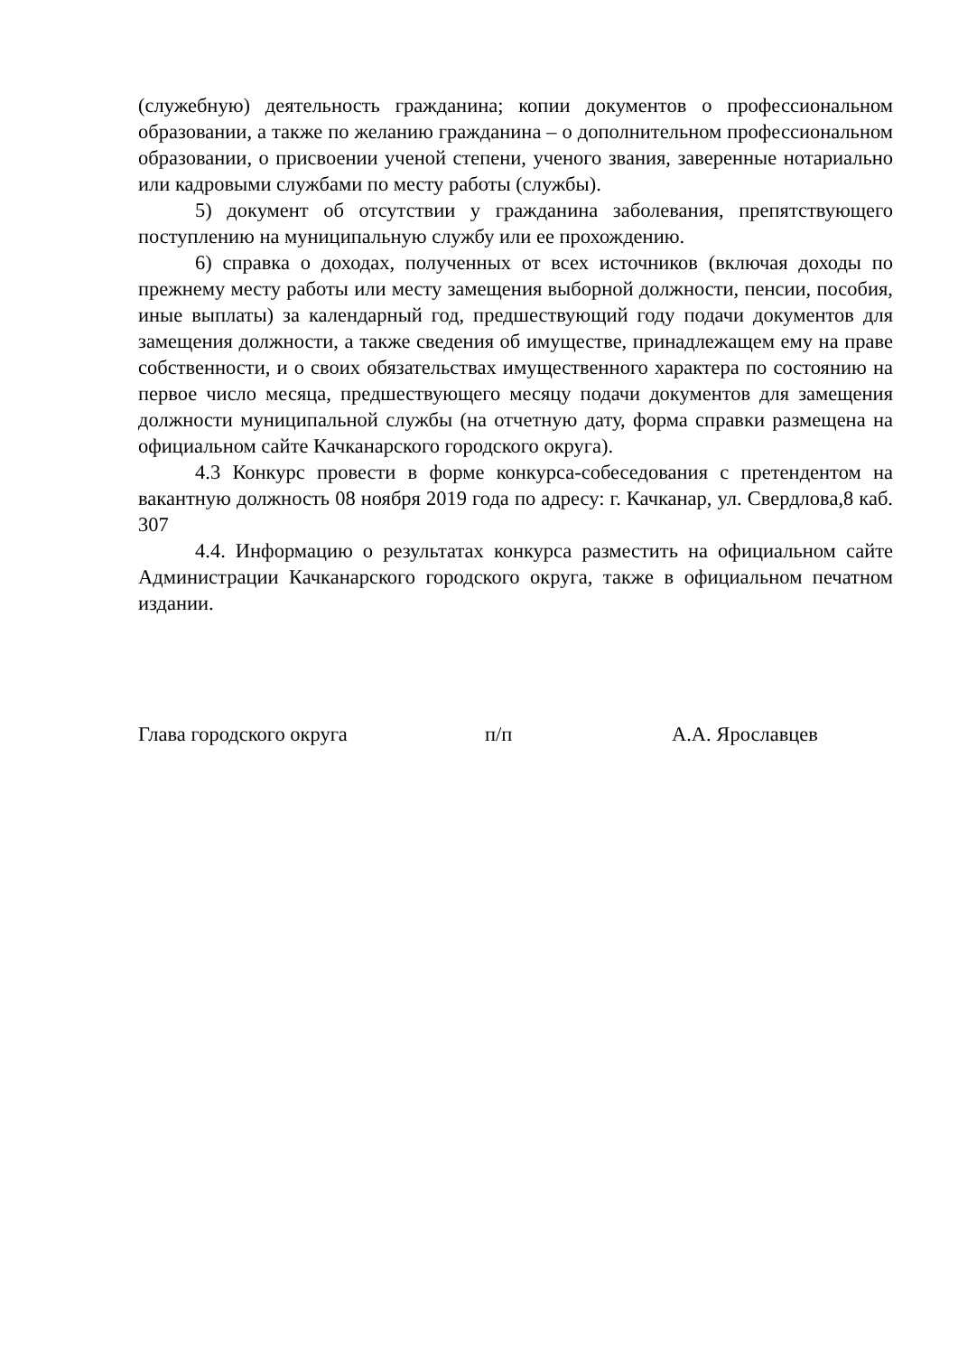(служебную) деятельность гражданина; копии документов о профессиональном образовании, а также по желанию гражданина – о дополнительном профессиональном образовании, о присвоении ученой степени, ученого звания, заверенные нотариально или кадровыми службами по месту работы (службы).
5) документ об отсутствии у гражданина заболевания, препятствующего поступлению на муниципальную службу или ее прохождению.
6) справка о доходах, полученных от всех источников (включая доходы по прежнему месту работы или месту замещения выборной должности, пенсии, пособия, иные выплаты) за календарный год, предшествующий году подачи документов для замещения должности, а также сведения об имуществе, принадлежащем ему на праве собственности, и о своих обязательствах имущественного характера по состоянию на первое число месяца, предшествующего месяцу подачи документов для замещения должности муниципальной службы (на отчетную дату, форма справки размещена на официальном сайте Качканарского городского округа).
4.3 Конкурс провести в форме конкурса-собеседования с претендентом на вакантную должность 08 ноября 2019 года по адресу: г. Качканар, ул. Свердлова,8 каб. 307
4.4. Информацию о результатах конкурса разместить на официальном сайте Администрации Качканарского городского округа, также в официальном печатном издании.
Глава городского округа п/п А.А. Ярославцев